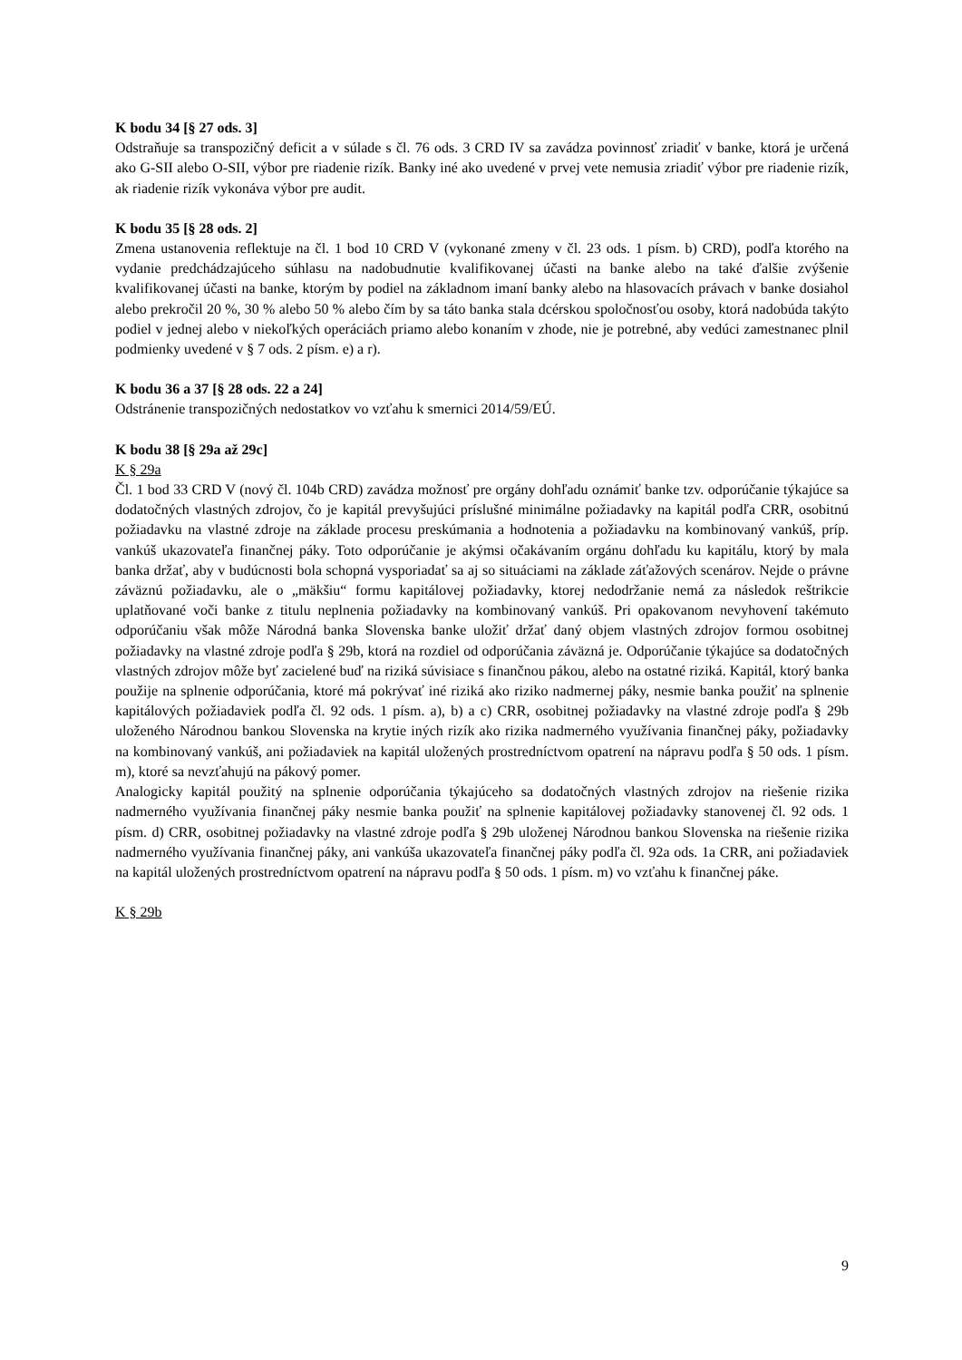K bodu 34 [§ 27 ods. 3]
Odstraňuje sa transpozičný deficit a v súlade s čl. 76 ods. 3 CRD IV sa zavádza povinnosť zriadiť v banke, ktorá je určená ako G-SII alebo O-SII, výbor pre riadenie rizík. Banky iné ako uvedené v prvej vete nemusia zriadiť výbor pre riadenie rizík, ak riadenie rizík vykonáva výbor pre audit.
K bodu 35 [§ 28 ods. 2]
Zmena ustanovenia reflektuje na čl. 1 bod 10 CRD V (vykonané zmeny v čl. 23 ods. 1 písm. b) CRD), podľa ktorého na vydanie predchádzajúceho súhlasu na nadobudnutie kvalifikovanej účasti na banke alebo na také ďalšie zvýšenie kvalifikovanej účasti na banke, ktorým by podiel na základnom imaní banky alebo na hlasovacích právach v banke dosiahol alebo prekročil 20 %, 30 % alebo 50 % alebo čím by sa táto banka stala dcérskou spoločnosťou osoby, ktorá nadobúda takýto podiel v jednej alebo v niekoľkých operáciách priamo alebo konaním v zhode, nie je potrebné, aby vedúci zamestnanec plnil podmienky uvedené v § 7 ods. 2 písm. e) a r).
K bodu 36 a 37 [§ 28 ods. 22 a 24]
Odstránenie transpozičných nedostatkov vo vzťahu k smernici 2014/59/EÚ.
K bodu 38 [§ 29a až 29c]
K § 29a
Čl. 1 bod 33 CRD V (nový čl. 104b CRD) zavádza možnosť pre orgány dohľadu oznámiť banke tzv. odporúčanie týkajúce sa dodatočných vlastných zdrojov, čo je kapitál prevyšujúci príslušné minimálne požiadavky na kapitál podľa CRR, osobitnú požiadavku na vlastné zdroje na základe procesu preskúmania a hodnotenia a požiadavku na kombinovaný vankúš, príp. vankúš ukazovateľa finančnej páky. Toto odporúčanie je akýmsi očakávaním orgánu dohľadu ku kapitálu, ktorý by mala banka držať, aby v budúcnosti bola schopná vysporiadať sa aj so situáciami na základe záťažových scenárov. Nejde o právne záväznú požiadavku, ale o „mäkšiu“ formu kapitálovej požiadavky, ktorej nedodržanie nemá za následok reštrikcie uplatňované voči banke z titulu neplnenia požiadavky na kombinovaný vankúš. Pri opakovanom nevyhovení takémuto odporúčaniu však môže Národná banka Slovenska banke uložiť držať daný objem vlastných zdrojov formou osobitnej požiadavky na vlastné zdroje podľa § 29b, ktorá na rozdiel od odporúčania záväzná je. Odporúčanie týkajúce sa dodatočných vlastných zdrojov môže byť zacielené buď na riziká súvisiace s finančnou pákou, alebo na ostatné riziká. Kapitál, ktorý banka použije na splnenie odporúčania, ktoré má pokrývať iné riziká ako riziko nadmernej páky, nesmie banka použiť na splnenie kapitálových požiadaviek podľa čl. 92 ods. 1 písm. a), b) a c) CRR, osobitnej požiadavky na vlastné zdroje podľa § 29b uloženého Národnou bankou Slovenska na krytie iných rizík ako rizika nadmerného využívania finančnej páky, požiadavky na kombinovaný vankúš, ani požiadaviek na kapitál uložených prostredníctvom opatrení na nápravu podľa § 50 ods. 1 písm. m), ktoré sa nevzťahujú na pákový pomer.
Analogicky kapitál použitý na splnenie odporúčania týkajúceho sa dodatočných vlastných zdrojov na riešenie rizika nadmerného využívania finančnej páky nesmie banka použiť na splnenie kapitálovej požiadavky stanovenej čl. 92 ods. 1 písm. d) CRR, osobitnej požiadavky na vlastné zdroje podľa § 29b uloženej Národnou bankou Slovenska na riešenie rizika nadmerného využívania finančnej páky, ani vankúša ukazovateľa finančnej páky podľa čl. 92a ods. 1a CRR, ani požiadaviek na kapitál uložených prostredníctvom opatrení na nápravu podľa § 50 ods. 1 písm. m) vo vzťahu k finančnej páke.
K § 29b
9